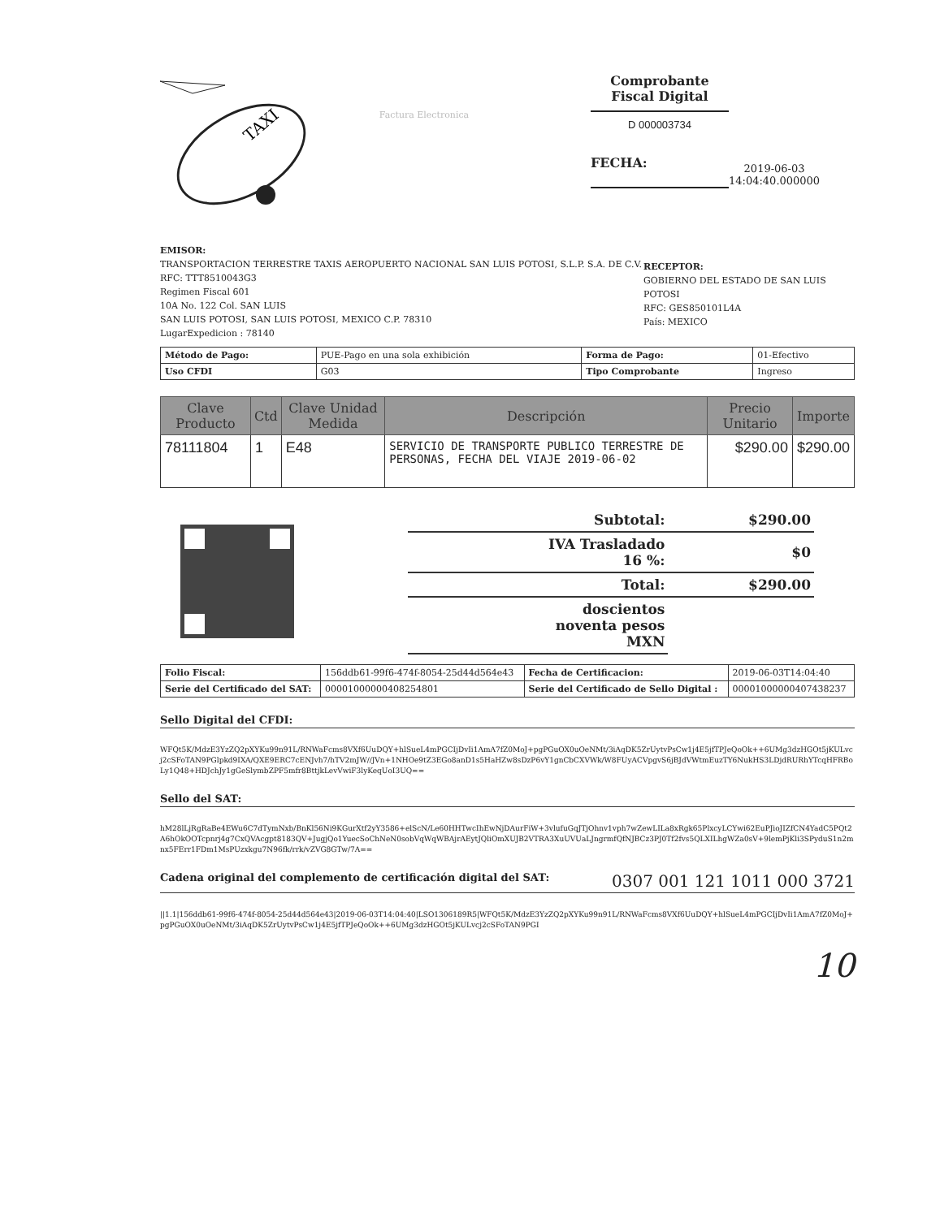TAXI
Factura Electronica
Comprobante
Fiscal Digital
D 000003734
FECHA:
2019-06-03
14:04:40.000000
EMISOR:
TRANSPORTACION TERRESTRE TAXIS AEROPUERTO NACIONAL SAN LUIS POTOSI, S.L.P. S.A. DE C.V.
RFC: TTT8510043G3
Regimen Fiscal 601
10A No. 122 Col. SAN LUIS
SAN LUIS POTOSI, SAN LUIS POTOSI, MEXICO C.P. 78310
LugarExpedicion : 78140
RECEPTOR:
GOBIERNO DEL ESTADO DE SAN LUIS POTOSI
RFC: GES850101L4A
País: MEXICO
| Método de Pago: | PUE-Pago en una sola exhibición | Forma de Pago: | 01-Efectivo |
| Uso CFDI | G03 | Tipo Comprobante | Ingreso |
| Clave Producto | Ctd | Clave Unidad Medida | Descripción | Precio Unitario | Importe |
| --- | --- | --- | --- | --- | --- |
| 78111804 | 1 | E48 | SERVICIO DE TRANSPORTE PUBLICO TERRESTRE DE PERSONAS, FECHA DEL VIAJE 2019-06-02 | $290.00 | $290.00 |
| Subtotal: | $290.00 |
| IVA Trasladado 16 %: | $0 |
| Total: | $290.00 |
| doscientos noventa pesos MXN | |
| Folio Fiscal: | 156ddb61-99f6-474f-8054-25d44d564e43 | Fecha de Certificacion: | 2019-06-03T14:04:40 |
| Serie del Certificado del SAT: | 00001000000408254801 | Serie del Certificado de Sello Digital : | 00001000000407438237 |
Sello Digital del CFDI:
WFQt5K/MdzE3YzZQ2pXYKu99n91L/RNWaFcms8VXf6UuDQY+hlSueL4mPGCIjDvIi1AmA7fZ0MoJ+pgPGuOX0uOeNMt/3iAqDK5ZrUytvPsCw1j4E5jfTPJeQoOk++6UMg3dzHGOt5jKULvcj2cSFoTAN9PGlpkd9IXA/QXE9ERC7cENJvh7/hTV2mJW//JVn+1NHOe9tZ3EGo8anD1s5HaHZw8sDzP6vY1gnCbCXVWk/W8FUyACVpgvS6jBJdVWtmEuzTY6NukHS3LDjdRURhYTcqHFRBoLy1Q48+HDJchJy1gGeSlymbZPF5mfr8BttjkLevVwiF3lyKeqUoI3UQ==
Sello del SAT:
hM28lLjRgRaBe4EWu6C7dTymNxb/BnKl56Ni9KGurXtf2yY3586+elScN/Le60HHTwcIhEwNjDAurFiW+3vlufuGqJTjOhnv1vph7wZewLILa8xRgk65PlxcyLCYwi62EuPJioJIZfCN4YadC5PQt2A6hOkOOTcpnrj4g7CxQVAcgpt8183QV+JugjQo1YuecSoChNeN0sobVqWqWBAjrAEytJQliOmXUJB2VTRA3XuUVUaLJngrmfQfNJBCz3PJ0Tf2fvs5QLXILhgWZa0sV+9lemPjKli3SPyduS1n2mnx5FErr1FDm1MsPUzxkgu7N96fk/rrk/vZVG8GTw/7A==
Cadena original del complemento de certificación digital del SAT: 0307 001 121 1011 000 3721
||1.1|156ddb61-99f6-474f-8054-25d44d564e43|2019-06-03T14:04:40|LSO1306189R5|WFQt5K/MdzE3YzZQ2pXYKu99n91L/RNWaFcms8VXf6UuDQY+hlSueL4mPGCIjDvIi1AmA7fZ0MoJ+pgPGuOX0uOeNMt/3iAqDK5ZrUytvPsCw1j4E5jfTPJeQoOk++6UMg3dzHGOt5jKULvcj2cSFoTAN9PGI
10